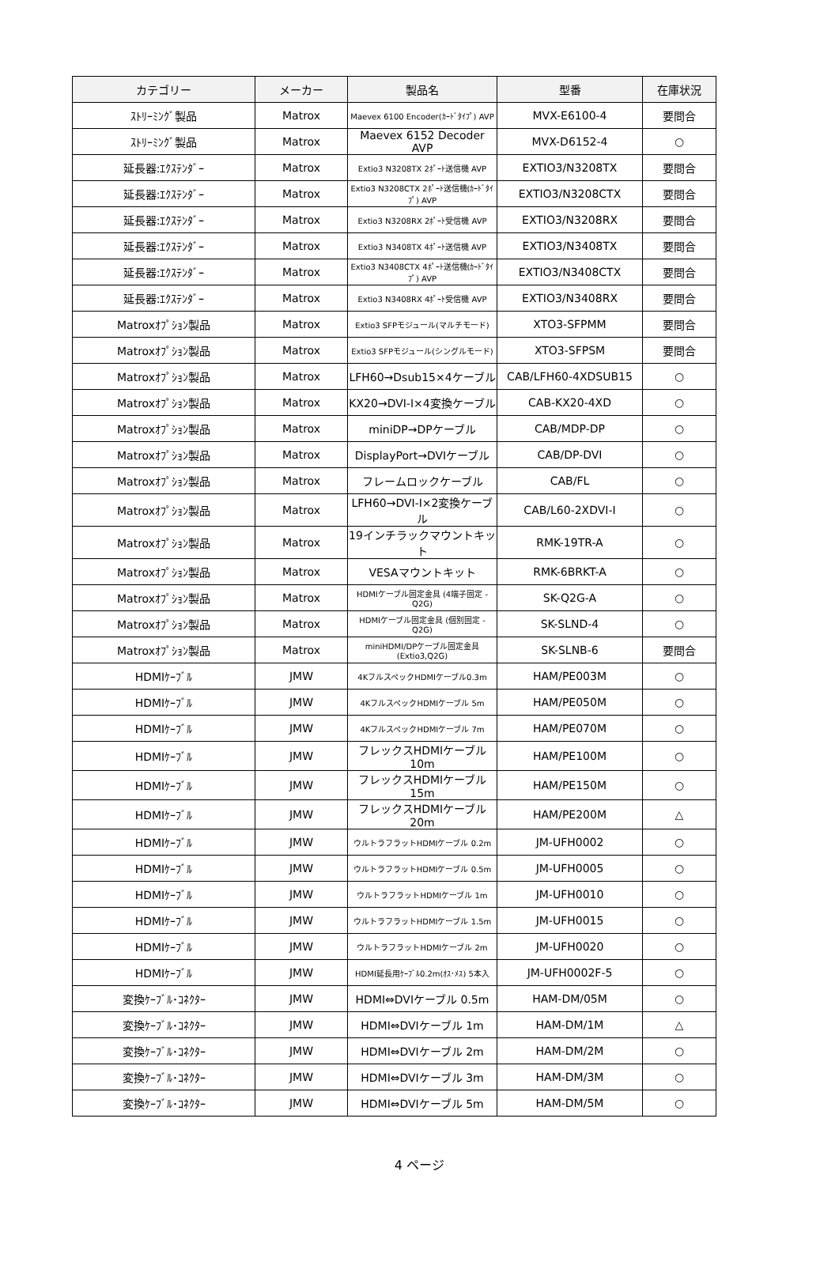| カテゴリー | メーカー | 製品名 | 型番 | 在庫状況 |
| --- | --- | --- | --- | --- |
| ｽﾄﾘｰﾐﾝｸﾞ製品 | Matrox | Maevex 6100 Encoder(ｶｰﾄﾞﾀｲﾌﾟ) AVP | MVX-E6100-4 | 要問合 |
| ｽﾄﾘｰﾐﾝｸﾞ製品 | Matrox | Maevex 6152 Decoder AVP | MVX-D6152-4 | ○ |
| 延長器:ｴｸｽﾃﾝﾀﾞｰ | Matrox | Extio3 N3208TX 2ﾎﾟｰﾄ送信機 AVP | EXTIO3/N3208TX | 要問合 |
| 延長器:ｴｸｽﾃﾝﾀﾞｰ | Matrox | Extio3 N3208CTX 2ﾎﾟｰﾄ送信機(ｶｰﾄﾞﾀｲﾌﾟ) AVP | EXTIO3/N3208CTX | 要問合 |
| 延長器:ｴｸｽﾃﾝﾀﾞｰ | Matrox | Extio3 N3208RX 2ﾎﾟｰﾄ受信機 AVP | EXTIO3/N3208RX | 要問合 |
| 延長器:ｴｸｽﾃﾝﾀﾞｰ | Matrox | Extio3 N3408TX 4ﾎﾟｰﾄ送信機 AVP | EXTIO3/N3408TX | 要問合 |
| 延長器:ｴｸｽﾃﾝﾀﾞｰ | Matrox | Extio3 N3408CTX 4ﾎﾟｰﾄ送信機(ｶｰﾄﾞﾀｲﾌﾟ) AVP | EXTIO3/N3408CTX | 要問合 |
| 延長器:ｴｸｽﾃﾝﾀﾞｰ | Matrox | Extio3 N3408RX 4ﾎﾟｰﾄ受信機 AVP | EXTIO3/N3408RX | 要問合 |
| Matroxｵﾌﾟｼｮﾝ製品 | Matrox | Extio3 SFPモジュール(マルチモード) | XTO3-SFPMM | 要問合 |
| Matroxｵﾌﾟｼｮﾝ製品 | Matrox | Extio3 SFPモジュール(シングルモード) | XTO3-SFPSM | 要問合 |
| Matroxｵﾌﾟｼｮﾝ製品 | Matrox | LFH60→Dsub15×4ケーブル | CAB/LFH60-4XDSUB15 | ○ |
| Matroxｵﾌﾟｼｮﾝ製品 | Matrox | KX20→DVI-I×4変換ケーブル | CAB-KX20-4XD | ○ |
| Matroxｵﾌﾟｼｮﾝ製品 | Matrox | miniDP→DPケーブル | CAB/MDP-DP | ○ |
| Matroxｵﾌﾟｼｮﾝ製品 | Matrox | DisplayPort→DVIケーブル | CAB/DP-DVI | ○ |
| Matroxｵﾌﾟｼｮﾝ製品 | Matrox | フレームロックケーブル | CAB/FL | ○ |
| Matroxｵﾌﾟｼｮﾝ製品 | Matrox | LFH60→DVI-I×2変換ケーブル | CAB/L60-2XDVI-I | ○ |
| Matroxｵﾌﾟｼｮﾝ製品 | Matrox | 19インチラックマウントキット | RMK-19TR-A | ○ |
| Matroxｵﾌﾟｼｮﾝ製品 | Matrox | VESAマウントキット | RMK-6BRKT-A | ○ |
| Matroxｵﾌﾟｼｮﾝ製品 | Matrox | HDMIケーブル固定金具 (4端子固定 - Q2G) | SK-Q2G-A | ○ |
| Matroxｵﾌﾟｼｮﾝ製品 | Matrox | HDMIケーブル固定金具 (個別固定 - Q2G) | SK-SLND-4 | ○ |
| Matroxｵﾌﾟｼｮﾝ製品 | Matrox | miniHDMI/DPケーブル固定金具(Extio3,Q2G) | SK-SLNB-6 | 要問合 |
| HDMIｹｰﾌﾞﾙ | JMW | 4KフルスペックHDMIケーブル0.3m | HAM/PE003M | ○ |
| HDMIｹｰﾌﾞﾙ | JMW | 4KフルスペックHDMIケーブル 5m | HAM/PE050M | ○ |
| HDMIｹｰﾌﾞﾙ | JMW | 4KフルスペックHDMIケーブル 7m | HAM/PE070M | ○ |
| HDMIｹｰﾌﾞﾙ | JMW | フレックスHDMIケーブル 10m | HAM/PE100M | ○ |
| HDMIｹｰﾌﾞﾙ | JMW | フレックスHDMIケーブル 15m | HAM/PE150M | ○ |
| HDMIｹｰﾌﾞﾙ | JMW | フレックスHDMIケーブル 20m | HAM/PE200M | △ |
| HDMIｹｰﾌﾞﾙ | JMW | ウルトラフラットHDMIケーブル 0.2m | JM-UFH0002 | ○ |
| HDMIｹｰﾌﾞﾙ | JMW | ウルトラフラットHDMIケーブル 0.5m | JM-UFH0005 | ○ |
| HDMIｹｰﾌﾞﾙ | JMW | ウルトラフラットHDMIケーブル 1m | JM-UFH0010 | ○ |
| HDMIｹｰﾌﾞﾙ | JMW | ウルトラフラットHDMIケーブル 1.5m | JM-UFH0015 | ○ |
| HDMIｹｰﾌﾞﾙ | JMW | ウルトラフラットHDMIケーブル 2m | JM-UFH0020 | ○ |
| HDMIｹｰﾌﾞﾙ | JMW | HDMI延長用ｹｰﾌﾞﾙ0.2m(ｵｽ･ﾒｽ) 5本入 | JM-UFH0002F-5 | ○ |
| 変換ｹｰﾌﾞﾙ･ｺﾈｸﾀｰ | JMW | HDMI⇔DVIケーブル 0.5m | HAM-DM/05M | ○ |
| 変換ｹｰﾌﾞﾙ･ｺﾈｸﾀｰ | JMW | HDMI⇔DVIケーブル 1m | HAM-DM/1M | △ |
| 変換ｹｰﾌﾞﾙ･ｺﾈｸﾀｰ | JMW | HDMI⇔DVIケーブル 2m | HAM-DM/2M | ○ |
| 変換ｹｰﾌﾞﾙ･ｺﾈｸﾀｰ | JMW | HDMI⇔DVIケーブル 3m | HAM-DM/3M | ○ |
| 変換ｹｰﾌﾞﾙ･ｺﾈｸﾀｰ | JMW | HDMI⇔DVIケーブル 5m | HAM-DM/5M | ○ |
4 ページ